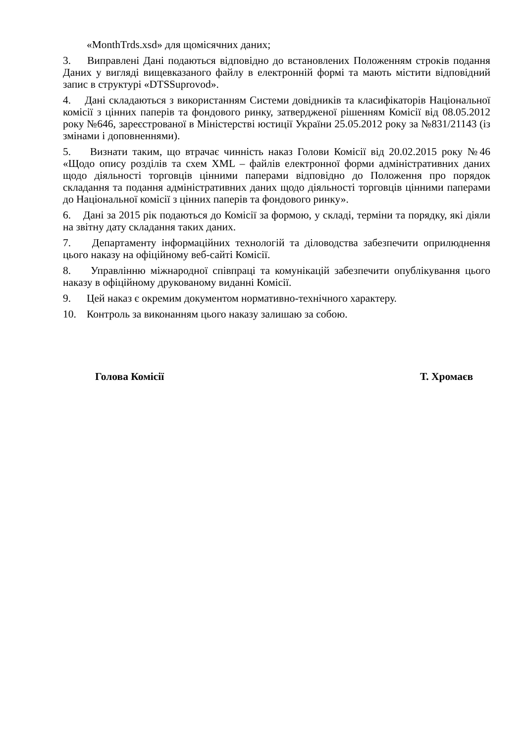«MonthTrds.xsd» для щомісячних даних;
3. Виправлені Дані подаються відповідно до встановлених Положенням строків подання Даних у вигляді вищевказаного файлу в електронній формі та мають містити відповідний запис в структурі «DTSSuprovod».
4. Дані складаються з використанням Системи довідників та класифікаторів Національної комісії з цінних паперів та фондового ринку, затвердженої рішенням Комісії від 08.05.2012 року №646, зареєстрованої в Міністерстві юстиції України 25.05.2012 року за №831/21143 (із змінами і доповненнями).
5. Визнати таким, що втрачає чинність наказ Голови Комісії від 20.02.2015 року №46 «Щодо опису розділів та схем XML – файлів електронної форми адміністративних даних щодо діяльності торговців цінними паперами відповідно до Положення про порядок складання та подання адміністративних даних щодо діяльності торговців цінними паперами до Національної комісії з цінних паперів та фондового ринку».
6. Дані за 2015 рік подаються до Комісії за формою, у складі, терміни та порядку, які діяли на звітну дату складання таких даних.
7. Департаменту інформаційних технологій та діловодства забезпечити оприлюднення цього наказу на офіційному веб-сайті Комісії.
8. Управлінню міжнародної співпраці та комунікацій забезпечити опублікування цього наказу в офіційному друкованому виданні Комісії.
9. Цей наказ є окремим документом нормативно-технічного характеру.
10. Контроль за виконанням цього наказу залишаю за собою.
Голова Комісії Т. Хромаєв